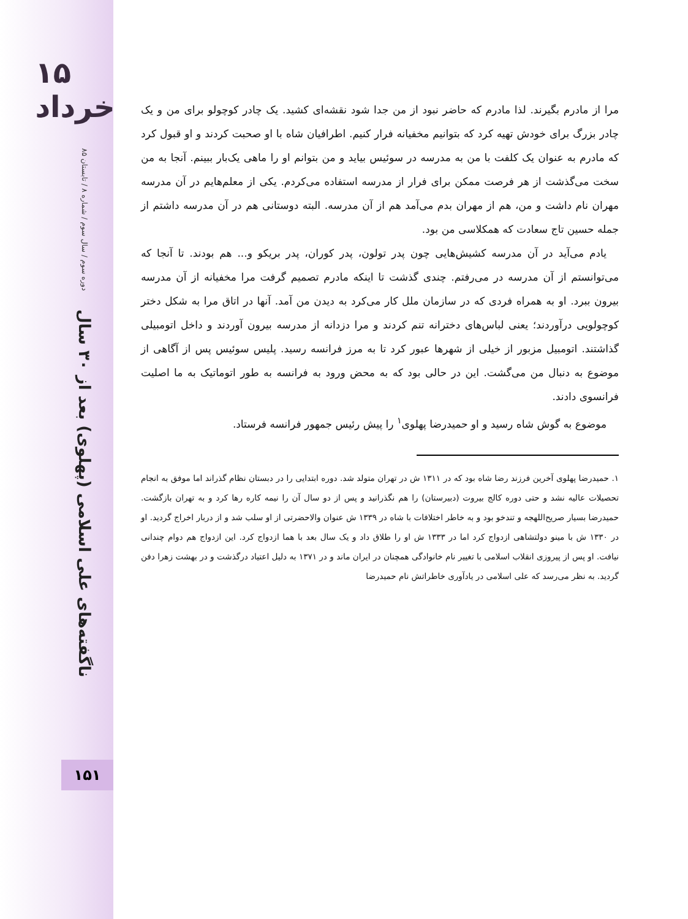۱۵ خرداد
دوره سوم / سال سوم / شماره ۸ / تابستان ۸۵
ناگفته‌های علی اسلامی (پهلوی) بعد از ۳۰ سال
۱۵۱
مرا از مادرم بگیرند. لذا مادرم که حاضر نبود از من جدا شود نقشه‌ای کشید. یک چادر کوچولو برای من و یک چادر بزرگ برای خودش تهیه کرد که بتوانیم مخفیانه فرار کنیم. اطرافیان شاه با او صحبت کردند و او قبول کرد که مادرم به عنوان یک کلفت با من به مدرسه در سوئیس بیاید و من بتوانم او را ماهی یک‌بار ببینم. آنجا به من سخت می‌گذشت از هر فرصت ممکن برای فرار از مدرسه استفاده می‌کردم. یکی از معلم‌هایم در آن مدرسه مهران نام داشت و من، هم از مهران بدم می‌آمد هم از آن مدرسه. البته دوستانی هم در آن مدرسه داشتم از جمله حسین تاج سعادت که همکلاسی من بود.
یادم می‌آید در آن مدرسه کشیش‌هایی چون پدر تولون، پدر کوران، پدر بریکو و... هم بودند. تا آنجا که می‌توانستم از آن مدرسه در می‌رفتم. چندی گذشت تا اینکه مادرم تصمیم گرفت مرا مخفیانه از آن مدرسه بیرون ببرد. او به همراه فردی که در سازمان ملل کار می‌کرد به دیدن من آمد. آنها در اتاق مرا به شکل دختر کوچولویی درآوردند؛ یعنی لباس‌های دخترانه تنم کردند و مرا دزدانه از مدرسه بیرون آوردند و داخل اتومبیلی گذاشتند. اتومبیل مزبور از خیلی از شهرها عبور کرد تا به مرز فرانسه رسید. پلیس سوئیس پس از آگاهی از موضوع به دنبال من می‌گشت. این در حالی بود که به محض ورود به فرانسه به طور اتوماتیک به ما اصلیت فرانسوی دادند.
موضوع به گوش شاه رسید و او حمیدرضا پهلوی<sup>۱</sup> را پیش رئیس جمهور فرانسه فرستاد.
۱. حمیدرضا پهلوی آخرین فرزند رضا شاه بود که در ۱۳۱۱ ش در تهران متولد شد. دوره ابتدایی را در دبستان نظام گذراند اما موفق به انجام تحصیلات عالیه نشد و حتی دوره کالج بیروت (دبیرستان) را هم نگذرانید و پس از دو سال آن را نیمه کاره رها کرد و به تهران بازگشت. حمیدرضا بسیار صریح‌اللهجه و تندخو بود و به خاطر اختلافات با شاه در ۱۳۳۹ ش عنوان والاحضرتی از او سلب شد و از دربار اخراج گردید. او در ۱۳۳۰ ش با مینو دولتشاهی ازدواج کرد اما در ۱۳۳۳ ش او را طلاق داد و یک سال بعد با هما ازدواج کرد. این ازدواج هم دوام چندانی نیافت. او پس از پیروزی انقلاب اسلامی با تغییر نام خانوادگی همچنان در ایران ماند و در ۱۳۷۱ به دلیل اعتیاد درگذشت و در بهشت زهرا دفن گردید. به نظر می‌رسد که علی اسلامی در یادآوری خاطراتش نام حمیدرضا